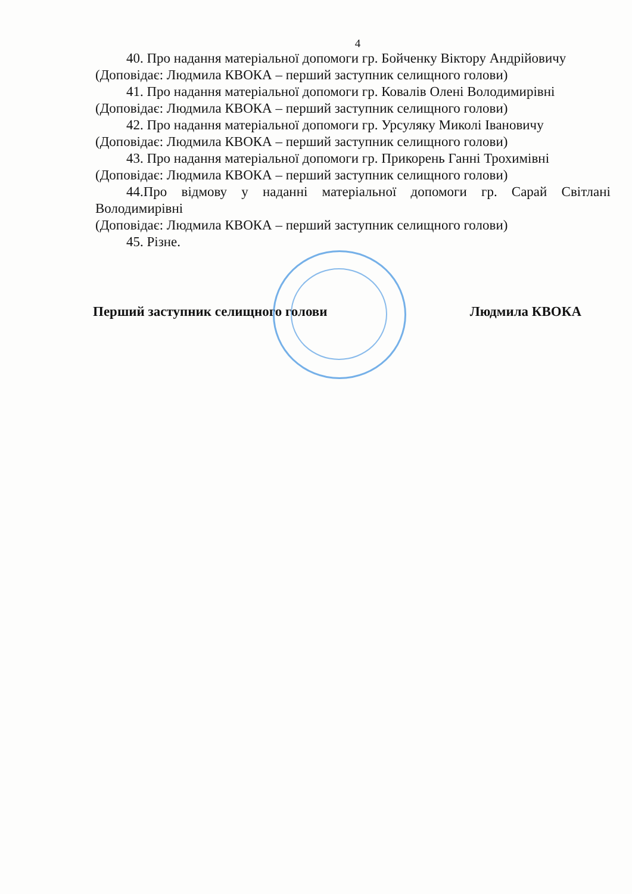4
40. Про надання матеріальної допомоги гр. Бойченку Віктору Андрійовичу
(Доповідає: Людмила КВОКА – перший заступник селищного голови)
41. Про надання матеріальної допомоги гр. Ковалів Олені Володимирівні
(Доповідає: Людмила КВОКА – перший заступник селищного голови)
42. Про надання матеріальної допомоги гр. Урсуляку Миколі Івановичу
(Доповідає: Людмила КВОКА – перший заступник селищного голови)
43. Про надання матеріальної допомоги гр. Прикорень Ганні Трохимівні
(Доповідає: Людмила КВОКА – перший заступник селищного голови)
44.Про відмову у наданні матеріальної допомоги гр. Сарай Світлані Володимирівні
(Доповідає: Людмила КВОКА – перший заступник селищного голови)
45. Різне.
Перший заступник селищного голови Людмила КВОКА